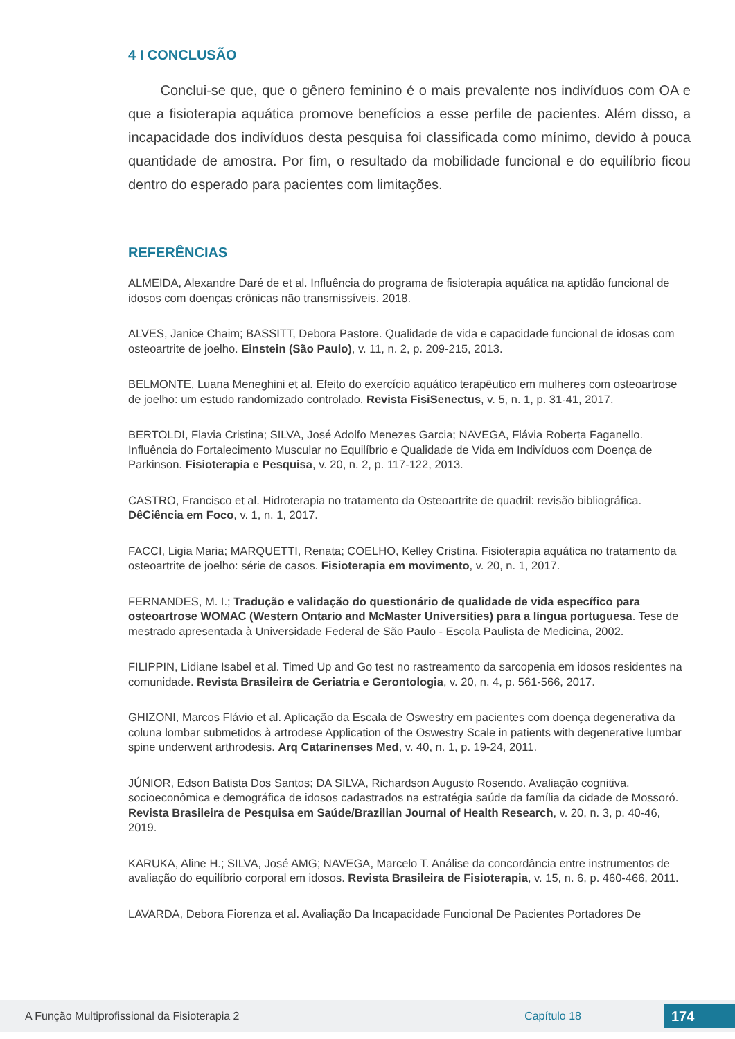4 I CONCLUSÃO
Conclui-se que, que o gênero feminino é o mais prevalente nos indivíduos com OA e que a fisioterapia aquática promove benefícios a esse perfile de pacientes. Além disso, a incapacidade dos indivíduos desta pesquisa foi classificada como mínimo, devido à pouca quantidade de amostra. Por fim, o resultado da mobilidade funcional e do equilíbrio ficou dentro do esperado para pacientes com limitações.
REFERÊNCIAS
ALMEIDA, Alexandre Daré de et al. Influência do programa de fisioterapia aquática na aptidão funcional de idosos com doenças crônicas não transmissíveis. 2018.
ALVES, Janice Chaim; BASSITT, Debora Pastore. Qualidade de vida e capacidade funcional de idosas com osteoartrite de joelho. Einstein (São Paulo), v. 11, n. 2, p. 209-215, 2013.
BELMONTE, Luana Meneghini et al. Efeito do exercício aquático terapêutico em mulheres com osteoartrose de joelho: um estudo randomizado controlado. Revista FisiSenectus, v. 5, n. 1, p. 31-41, 2017.
BERTOLDI, Flavia Cristina; SILVA, José Adolfo Menezes Garcia; NAVEGA, Flávia Roberta Faganello. Influência do Fortalecimento Muscular no Equilíbrio e Qualidade de Vida em Indivíduos com Doença de Parkinson. Fisioterapia e Pesquisa, v. 20, n. 2, p. 117-122, 2013.
CASTRO, Francisco et al. Hidroterapia no tratamento da Osteoartrite de quadril: revisão bibliográfica. DêCiência em Foco, v. 1, n. 1, 2017.
FACCI, Ligia Maria; MARQUETTI, Renata; COELHO, Kelley Cristina. Fisioterapia aquática no tratamento da osteoartrite de joelho: série de casos. Fisioterapia em movimento, v. 20, n. 1, 2017.
FERNANDES, M. I.; Tradução e validação do questionário de qualidade de vida específico para osteoartrose WOMAC (Western Ontario and McMaster Universities) para a língua portuguesa. Tese de mestrado apresentada à Universidade Federal de São Paulo - Escola Paulista de Medicina, 2002.
FILIPPIN, Lidiane Isabel et al. Timed Up and Go test no rastreamento da sarcopenia em idosos residentes na comunidade. Revista Brasileira de Geriatria e Gerontologia, v. 20, n. 4, p. 561-566, 2017.
GHIZONI, Marcos Flávio et al. Aplicação da Escala de Oswestry em pacientes com doença degenerativa da coluna lombar submetidos à artrodese Application of the Oswestry Scale in patients with degenerative lumbar spine underwent arthrodesis. Arq Catarinenses Med, v. 40, n. 1, p. 19-24, 2011.
JÚNIOR, Edson Batista Dos Santos; DA SILVA, Richardson Augusto Rosendo. Avaliação cognitiva, socioeconômica e demográfica de idosos cadastrados na estratégia saúde da família da cidade de Mossoró. Revista Brasileira de Pesquisa em Saúde/Brazilian Journal of Health Research, v. 20, n. 3, p. 40-46, 2019.
KARUKA, Aline H.; SILVA, José AMG; NAVEGA, Marcelo T. Análise da concordância entre instrumentos de avaliação do equilíbrio corporal em idosos. Revista Brasileira de Fisioterapia, v. 15, n. 6, p. 460-466, 2011.
LAVARDA, Debora Fiorenza et al. Avaliação Da Incapacidade Funcional De Pacientes Portadores De
A Função Multiprofissional da Fisioterapia 2 Capítulo 18 174